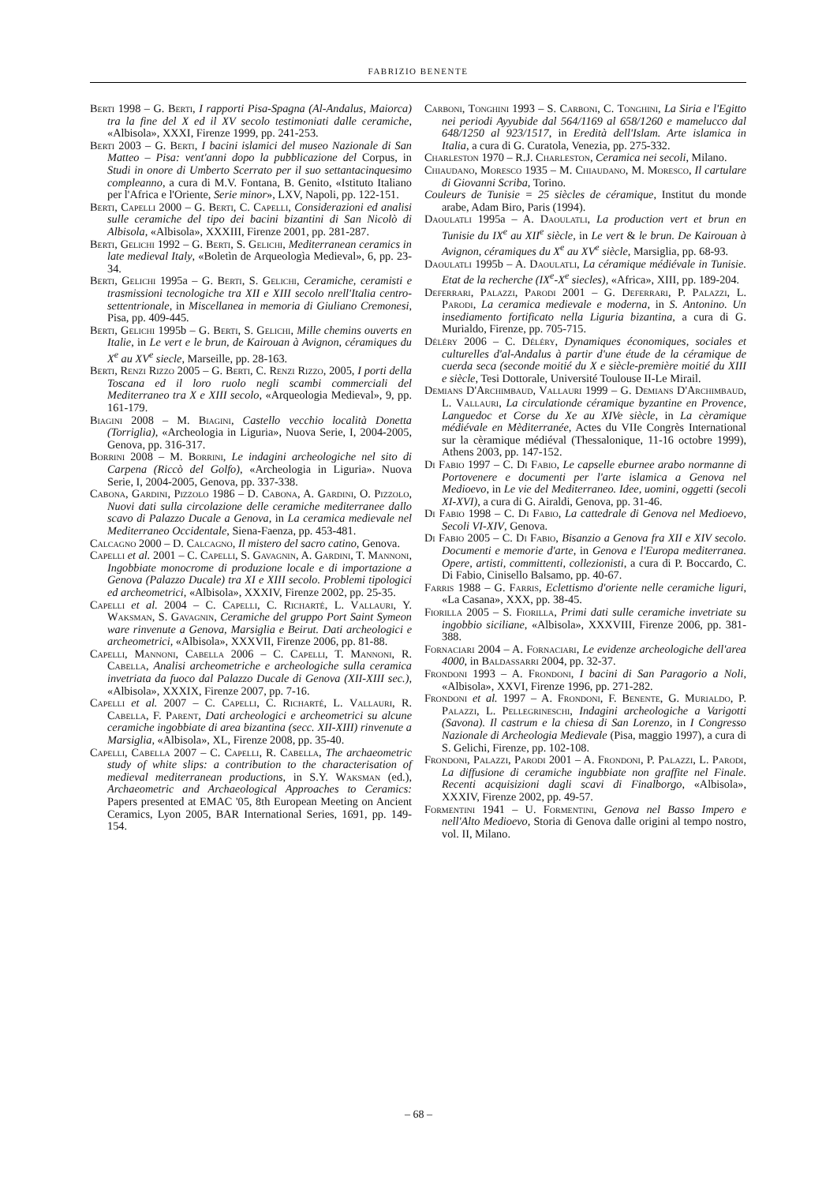FABRIZIO BENENTE
Berti 1998 – G. Berti, I rapporti Pisa-Spagna (Al-Andalus, Maiorca) tra la fine del X ed il XV secolo testimoniati dalle ceramiche, «Albisola», XXXI, Firenze 1999, pp. 241-253.
Berti 2003 – G. Berti, I bacini islamici del museo Nazionale di San Matteo – Pisa: vent'anni dopo la pubblicazione del Corpus, in Studi in onore di Umberto Scerrato per il suo settantacinquesimo compleanno, a cura di M.V. Fontana, B. Genito, «Istituto Italiano per l'Africa e l'Oriente, Serie minor», LXV, Napoli, pp. 122-151.
Berti, Capelli 2000 – G. Berti, C. Capelli, Considerazioni ed analisi sulle ceramiche del tipo dei bacini bizantini di San Nicolò di Albisola, «Albisola», XXXIII, Firenze 2001, pp. 281-287.
Berti, Gelichi 1992 – G. Berti, S. Gelichi, Mediterranean ceramics in late medieval Italy, «Boletìn de Arqueologìa Medieval», 6, pp. 23-34.
Berti, Gelichi 1995a – G. Berti, S. Gelichi, Ceramiche, ceramisti e trasmissioni tecnologiche tra XII e XIII secolo nrell'Italia centro-settentrionale, in Miscellanea in memoria di Giuliano Cremonesi, Pisa, pp. 409-445.
Berti, Gelichi 1995b – G. Berti, S. Gelichi, Mille chemins ouverts en Italie, in Le vert e le brun, de Kairouan à Avignon, céramiques du X<sup>e</sup> au XV<sup>e</sup> siecle, Marseille, pp. 28-163.
Berti, Renzi Rizzo 2005 – G. Berti, C. Renzi Rizzo, 2005, I porti della Toscana ed il loro ruolo negli scambi commerciali del Mediterraneo tra X e XIII secolo, «Arqueologia Medieval», 9, pp. 161-179.
Biagini 2008 – M. Biagini, Castello vecchio località Donetta (Torriglia), «Archeologia in Liguria», Nuova Serie, I, 2004-2005, Genova, pp. 316-317.
Borrini 2008 – M. Borrini, Le indagini archeologiche nel sito di Carpena (Riccò del Golfo), «Archeologia in Liguria». Nuova Serie, I, 2004-2005, Genova, pp. 337-338.
Cabona, Gardini, Pizzolo 1986 – D. Cabona, A. Gardini, O. Pizzolo, Nuovi dati sulla circolazione delle ceramiche mediterranee dallo scavo di Palazzo Ducale a Genova, in La ceramica medievale nel Mediterraneo Occidentale, Siena-Faenza, pp. 453-481.
Calcagno 2000 – D. Calcagno, Il mistero del sacro catino, Genova.
Capelli et al. 2001 – C. Capelli, S. Gavagnin, A. Gardini, T. Mannoni, Ingobbiate monocrome di produzione locale e di importazione a Genova (Palazzo Ducale) tra XI e XIII secolo. Problemi tipologici ed archeometrici, «Albisola», XXXIV, Firenze 2002, pp. 25-35.
Capelli et al. 2004 – C. Capelli, C. Richarté, L. Vallauri, Y. Waksman, S. Gavagnin, Ceramiche del gruppo Port Saint Symeon ware rinvenute a Genova, Marsiglia e Beirut. Dati archeologici e archeometrici, «Albisola», XXXVII, Firenze 2006, pp. 81-88.
Capelli, Mannoni, Cabella 2006 – C. Capelli, T. Mannoni, R. Cabella, Analisi archeometriche e archeologiche sulla ceramica invetriata da fuoco dal Palazzo Ducale di Genova (XII-XIII sec.), «Albisola», XXXIX, Firenze 2007, pp. 7-16.
Capelli et al. 2007 – C. Capelli, C. Richarté, L. Vallauri, R. Cabella, F. Parent, Dati archeologici e archeometrici su alcune ceramiche ingobbiate di area bizantina (secc. XII-XIII) rinvenute a Marsiglia, «Albisola», XL, Firenze 2008, pp. 35-40.
Capelli, Cabella 2007 – C. Capelli, R. Cabella, The archaeometric study of white slips: a contribution to the characterisation of medieval mediterranean productions, in S.Y. Waksman (ed.), Archaeometric and Archaeological Approaches to Ceramics: Papers presented at EMAC '05, 8th European Meeting on Ancient Ceramics, Lyon 2005, BAR International Series, 1691, pp. 149-154.
Carboni, Tonghini 1993 – S. Carboni, C. Tonghini, La Siria e l'Egitto nei periodi Ayyubide dal 564/1169 al 658/1260 e mamelucco dal 648/1250 al 923/1517, in Eredità dell'Islam. Arte islamica in Italia, a cura di G. Curatola, Venezia, pp. 275-332.
Charleston 1970 – R.J. Charleston, Ceramica nei secoli, Milano.
Chiaudano, Moresco 1935 – M. Chiaudano, M. Moresco, Il cartulare di Giovanni Scriba, Torino.
Couleurs de Tunisie = 25 siècles de céramique, Institut du monde arabe, Adam Biro, Paris (1994).
Daoulatli 1995a – A. Daoulatli, La production vert et brun en Tunisie du IX<sup>e</sup> au XII<sup>e</sup> siècle, in Le vert & le brun. De Kairouan à Avignon, céramiques du X<sup>e</sup> au XV<sup>e</sup> siècle, Marsiglia, pp. 68-93.
Daoulatli 1995b – A. Daoulatli, La céramique médiévale in Tunisie. Etat de la recherche (IX<sup>e</sup>-X<sup>e</sup> siecles), «Africa», XIII, pp. 189-204.
Deferrari, Palazzi, Parodi 2001 – G. Deferrari, P. Palazzi, L. Parodi, La ceramica medievale e moderna, in S. Antonino. Un insediamento fortificato nella Liguria bizantina, a cura di G. Murialdo, Firenze, pp. 705-715.
Déléry 2006 – C. Déléry, Dynamiques économiques, sociales et culturelles d'al-Andalus à partir d'une étude de la céramique de cuerda seca (seconde moitié du X e siècle-première moitié du XIII e siècle, Tesi Dottorale, Université Toulouse II-Le Mirail.
Demians D'Archimbaud, Vallauri 1999 – G. Demians D'Archimbaud, L. Vallauri, La circulationde céramique byzantine en Provence, Languedoc et Corse du Xe au XIVe siècle, in La cèramique médiévale en Mèditerranée, Actes du VIIe Congrès International sur la cèramique médiéval (Thessalonique, 11-16 octobre 1999), Athens 2003, pp. 147-152.
Di Fabio 1997 – C. Di Fabio, Le capselle eburnee arabo normanne di Portovenere e documenti per l'arte islamica a Genova nel Medioevo, in Le vie del Mediterraneo. Idee, uomini, oggetti (secoli XI-XVI), a cura di G. Airaldi, Genova, pp. 31-46.
Di Fabio 1998 – C. Di Fabio, La cattedrale di Genova nel Medioevo, Secoli VI-XIV, Genova.
Di Fabio 2005 – C. Di Fabio, Bisanzio a Genova fra XII e XIV secolo. Documenti e memorie d'arte, in Genova e l'Europa mediterranea. Opere, artisti, committenti, collezionisti, a cura di P. Boccardo, C. Di Fabio, Cinisello Balsamo, pp. 40-67.
Farris 1988 – G. Farris, Eclettismo d'oriente nelle ceramiche liguri, «La Casana», XXX, pp. 38-45.
Fiorilla 2005 – S. Fiorilla, Primi dati sulle ceramiche invetriate su ingobbio siciliane, «Albisola», XXXVIII, Firenze 2006, pp. 381-388.
Fornaciari 2004 – A. Fornaciari, Le evidenze archeologiche dell'area 4000, in Baldassarri 2004, pp. 32-37.
Frondoni 1993 – A. Frondoni, I bacini di San Paragorio a Noli, «Albisola», XXVI, Firenze 1996, pp. 271-282.
Frondoni et al. 1997 – A. Frondoni, F. Benente, G. Murialdo, P. Palazzi, L. Pellegrineschi, Indagini archeologiche a Varigotti (Savona). Il castrum e la chiesa di San Lorenzo, in I Congresso Nazionale di Archeologia Medievale (Pisa, maggio 1997), a cura di S. Gelichi, Firenze, pp. 102-108.
Frondoni, Palazzi, Parodi 2001 – A. Frondoni, P. Palazzi, L. Parodi, La diffusione di ceramiche ingubbiate non graffite nel Finale. Recenti acquisizioni dagli scavi di Finalborgo, «Albisola», XXXIV, Firenze 2002, pp. 49-57.
Formentini 1941 – U. Formentini, Genova nel Basso Impero e nell'Alto Medioevo, Storia di Genova dalle origini al tempo nostro, vol. II, Milano.
– 68 –